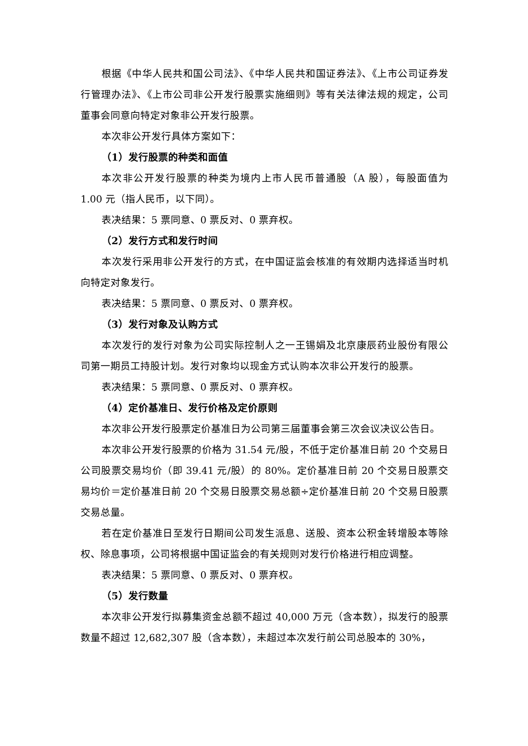根据《中华人民共和国公司法》、《中华人民共和国证券法》、《上市公司证券发行管理办法》、《上市公司非公开发行股票实施细则》等有关法律法规的规定，公司董事会同意向特定对象非公开发行股票。
本次非公开发行具体方案如下：
（1）发行股票的种类和面值
本次非公开发行股票的种类为境内上市人民币普通股（A 股），每股面值为 1.00 元（指人民币，以下同）。
表决结果：5 票同意、0 票反对、0 票弃权。
（2）发行方式和发行时间
本次发行采用非公开发行的方式，在中国证监会核准的有效期内选择适当时机向特定对象发行。
表决结果：5 票同意、0 票反对、0 票弃权。
（3）发行对象及认购方式
本次发行的发行对象为公司实际控制人之一王锡娟及北京康辰药业股份有限公司第一期员工持股计划。发行对象均以现金方式认购本次非公开发行的股票。
表决结果：5 票同意、0 票反对、0 票弃权。
（4）定价基准日、发行价格及定价原则
本次非公开发行股票定价基准日为公司第三届董事会第三次会议决议公告日。
本次非公开发行股票的价格为 31.54 元/股，不低于定价基准日前 20 个交易日公司股票交易均价（即 39.41 元/股）的 80%。定价基准日前 20 个交易日股票交易均价＝定价基准日前 20 个交易日股票交易总额÷定价基准日前 20 个交易日股票交易总量。
若在定价基准日至发行日期间公司发生派息、送股、资本公积金转增股本等除权、除息事项，公司将根据中国证监会的有关规则对发行价格进行相应调整。
表决结果：5 票同意、0 票反对、0 票弃权。
（5）发行数量
本次非公开发行拟募集资金总额不超过 40,000 万元（含本数），拟发行的股票数量不超过 12,682,307 股（含本数），未超过本次发行前公司总股本的 30%，